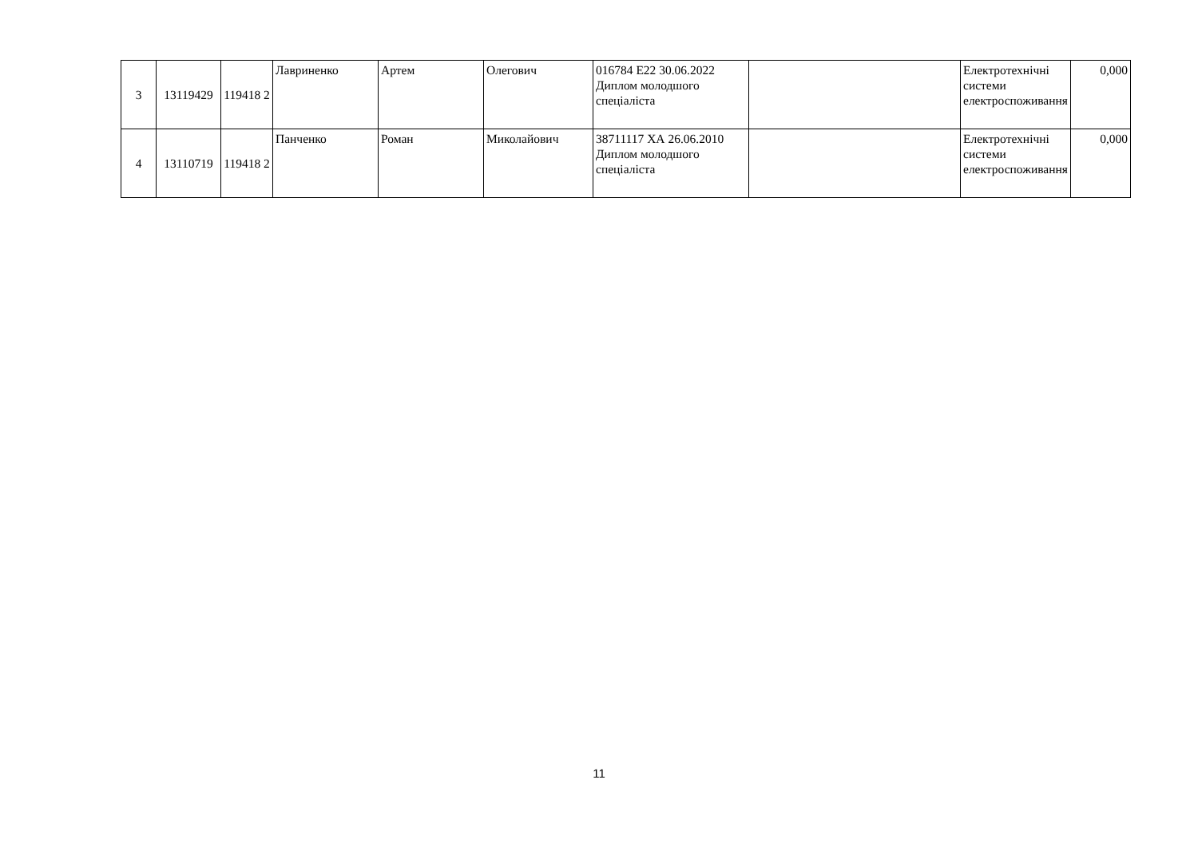| 3 | 13119429 | 119418 2 | Лавриненко | Артем | Олегович | 016784 E22 30.06.2022 Диплом молодшого спеціаліста | | Електротехнічні системи електроспоживання | 0,000 |
| 4 | 13110719 | 119418 2 | Панченко | Роман | Миколайович | 38711117 ХА 26.06.2010 Диплом молодшого спеціаліста | | Електротехнічні системи електроспоживання | 0,000 |
11